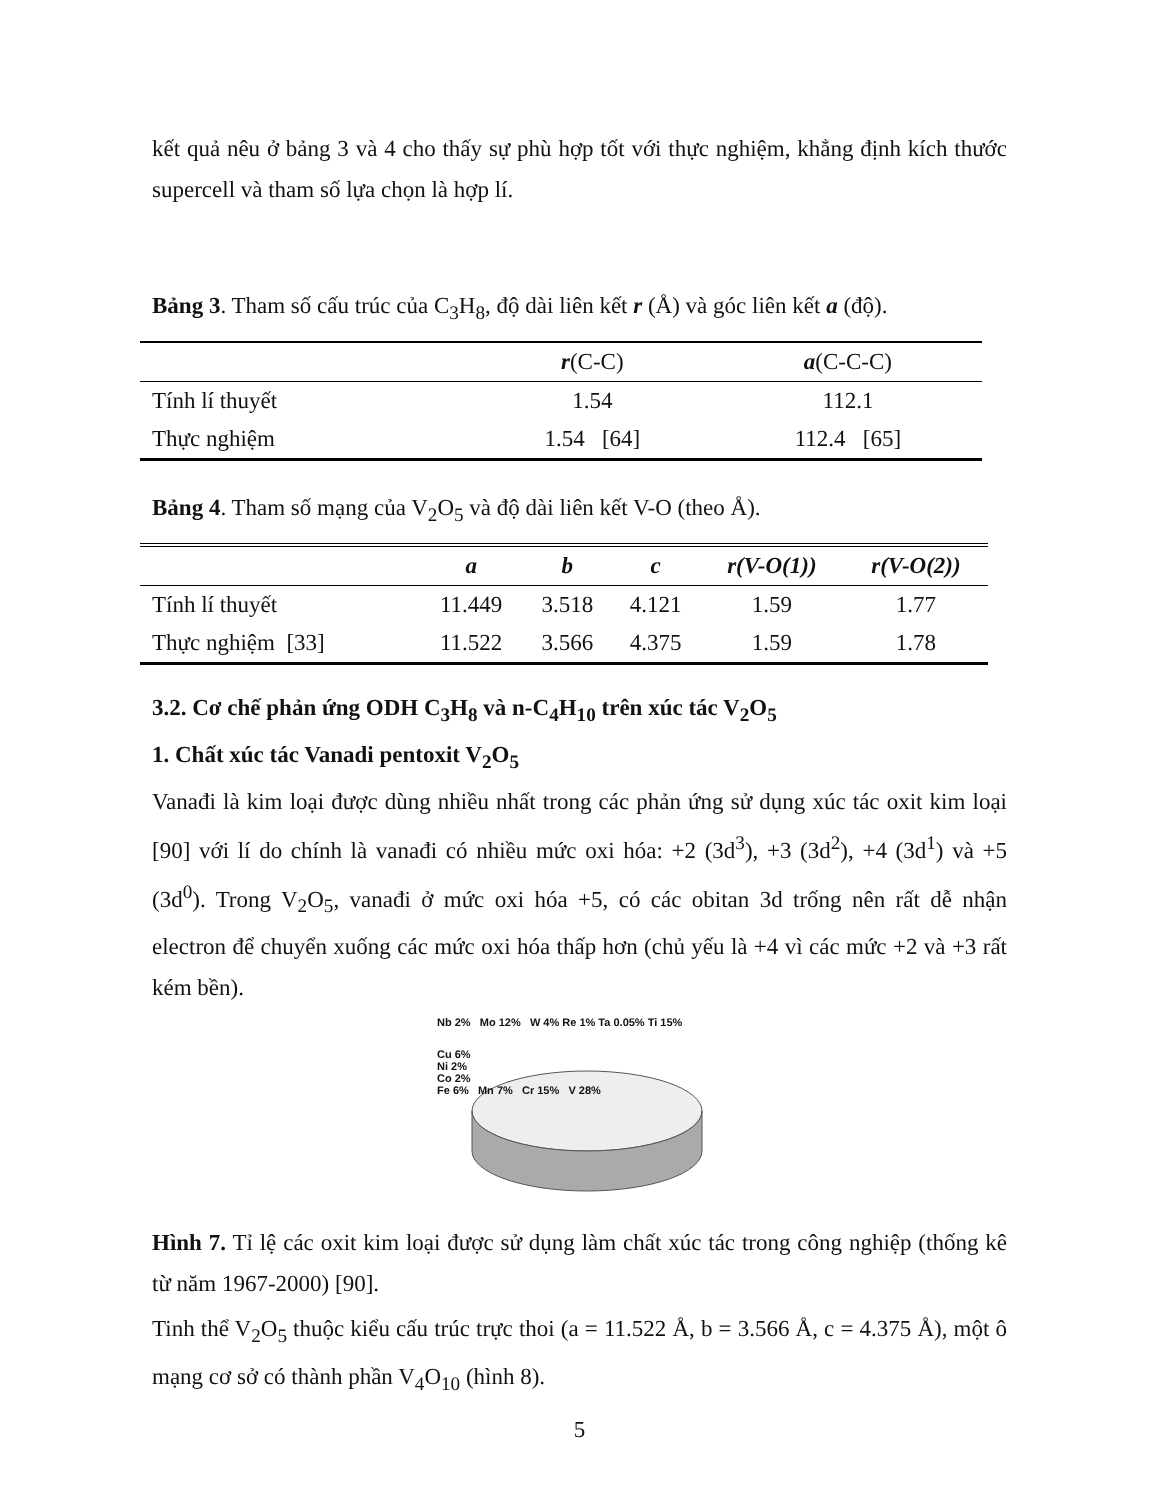kết quả nêu ở bảng 3 và 4 cho thấy sự phù hợp tốt với thực nghiệm, khẳng định kích thước supercell và tham số lựa chọn là hợp lí.
Bảng 3. Tham số cấu trúc của C<sub>3</sub>H<sub>8</sub>, độ dài liên kết r (Å) và góc liên kết a (độ).
| | r (C-C) | a (C-C-C) |
| --- | --- | --- |
| Tính lí thuyết | 1.54 | 112.1 |
| Thực nghiệm | 1.54 [64] | 112.4 [65] |
Bảng 4. Tham số mạng của V<sub>2</sub>O<sub>5</sub> và độ dài liên kết V-O (theo Å).
| | a | b | c | r(V-O(1)) | r(V-O(2)) |
| --- | --- | --- | --- | --- | --- |
| Tính lí thuyết | 11.449 | 3.518 | 4.121 | 1.59 | 1.77 |
| Thực nghiệm [33] | 11.522 | 3.566 | 4.375 | 1.59 | 1.78 |
3.2. Cơ chế phản ứng ODH C<sub>3</sub>H<sub>8</sub> và n-C<sub>4</sub>H<sub>10</sub> trên xúc tác V<sub>2</sub>O<sub>5</sub>
1. Chất xúc tác Vanadi pentoxit V<sub>2</sub>O<sub>5</sub>
Vanađi là kim loại được dùng nhiều nhất trong các phản ứng sử dụng xúc tác oxit kim loại [90] với lí do chính là vanađi có nhiều mức oxi hóa: +2 (3d<sup>3</sup>), +3 (3d<sup>2</sup>), +4 (3d<sup>1</sup>) và +5 (3d<sup>0</sup>). Trong V<sub>2</sub>O<sub>5</sub>, vanađi ở mức oxi hóa +5, có các obitan 3d trống nên rất dễ nhận electron để chuyển xuống các mức oxi hóa thấp hơn (chủ yếu là +4 vì các mức +2 và +3 rất kém bền).
Nb 2% Mo 12% W 4% Re 1% Ta 0.05% Ti 15%
Cu 6%
Ni 2%
Co 2%
Fe 6% Mn 7% Cr 15% V 28%
Hình 7. Tỉ lệ các oxit kim loại được sử dụng làm chất xúc tác trong công nghiệp (thống kê từ năm 1967-2000) [90].
Tinh thể V<sub>2</sub>O<sub>5</sub> thuộc kiểu cấu trúc trực thoi (a = 11.522 Å, b = 3.566 Å, c = 4.375 Å), một ô mạng cơ sở có thành phần V<sub>4</sub>O<sub>10</sub> (hình 8).
5